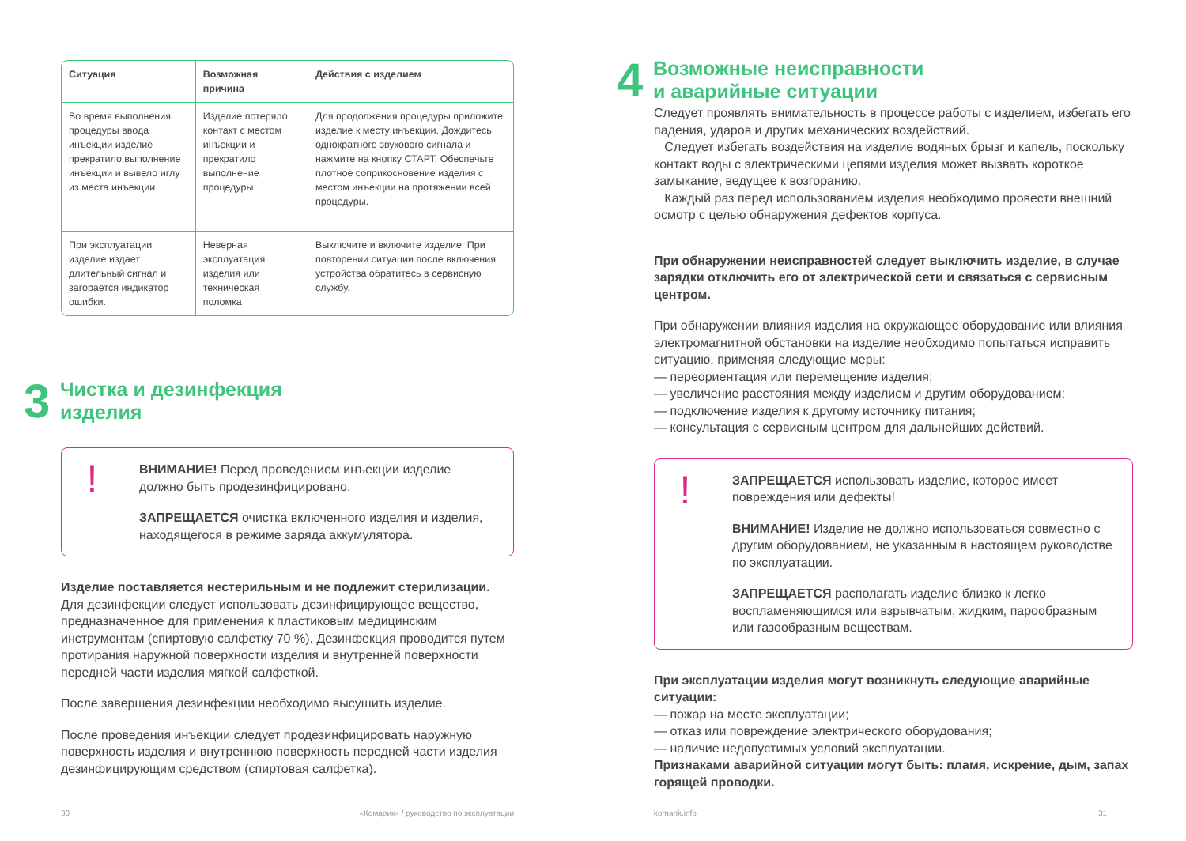| Ситуация | Возможная причина | Действия с изделием |
| --- | --- | --- |
| Во время выполнения процедуры ввода инъекции изделие прекратило выполнение инъекции и вывело иглу из места инъекции. | Изделие потеряло контакт с местом инъекции и прекратило выполнение процедуры. | Для продолжения процедуры приложите изделие к месту инъекции. Дождитесь однократного звукового сигнала и нажмите на кнопку СТАРТ. Обеспечьте плотное соприкосновение изделия с местом инъекции на протяжении всей процедуры. |
| При эксплуатации изделие издает длительный сигнал и загорается индикатор ошибки. | Неверная эксплуатация изделия или техническая поломка | Выключите и включите изделие. При повторении ситуации после включения устройства обратитесь в сервисную службу. |
3
Чистка и дезинфекция
изделия
!
ВНИМАНИЕ! Перед проведением инъекции изделие должно быть продезинфицировано.
ЗАПРЕЩАЕТСЯ очистка включенного изделия и изделия, находящегося в режиме заряда аккумулятора.
Изделие поставляется нестерильным и не подлежит стерилизации.
Для дезинфекции следует использовать дезинфицирующее вещество, предназначенное для применения к пластиковым медицинским инструментам (спиртовую салфетку 70 %). Дезинфекция проводится путем протирания наружной поверхности изделия и внутренней поверхности передней части изделия мягкой салфеткой.
После завершения дезинфекции необходимо высушить изделие.
После проведения инъекции следует продезинфицировать наружную поверхность изделия и внутреннюю поверхность передней части изделия дезинфицирующим средством (спиртовая салфетка).
30 «Комарик» / руководство по эксплуатации
4
Возможные неисправности
и аварийные ситуации
Следует проявлять внимательность в процессе работы с изделием, избегать его падения, ударов и других механических воздействий.
Следует избегать воздействия на изделие водяных брызг и капель, поскольку контакт воды с электрическими цепями изделия может вызвать короткое замыкание, ведущее к возгоранию.
Каждый раз перед использованием изделия необходимо провести внешний осмотр с целью обнаружения дефектов корпуса.
При обнаружении неисправностей следует выключить изделие, в случае зарядки отключить его от электрической сети и связаться с сервисным центром.
При обнаружении влияния изделия на окружающее оборудование или влияния электромагнитной обстановки на изделие необходимо попытаться исправить ситуацию, применяя следующие меры:
— переориентация или перемещение изделия;
— увеличение расстояния между изделием и другим оборудованием;
— подключение изделия к другому источнику питания;
— консультация с сервисным центром для дальнейших действий.
!
ЗАПРЕЩАЕТСЯ использовать изделие, которое имеет повреждения или дефекты!
ВНИМАНИЕ! Изделие не должно использоваться совместно с другим оборудованием, не указанным в настоящем руководстве по эксплуатации.
ЗАПРЕЩАЕТСЯ располагать изделие близко к легко воспламеняющимся или взрывчатым, жидким, парообразным или газообразным веществам.
При эксплуатации изделия могут возникнуть следующие аварийные ситуации:
— пожар на месте эксплуатации;
— отказ или повреждение электрического оборудования;
— наличие недопустимых условий эксплуатации.
Признаками аварийной ситуации могут быть: пламя, искрение, дым, запах горящей проводки.
komarik.info 31